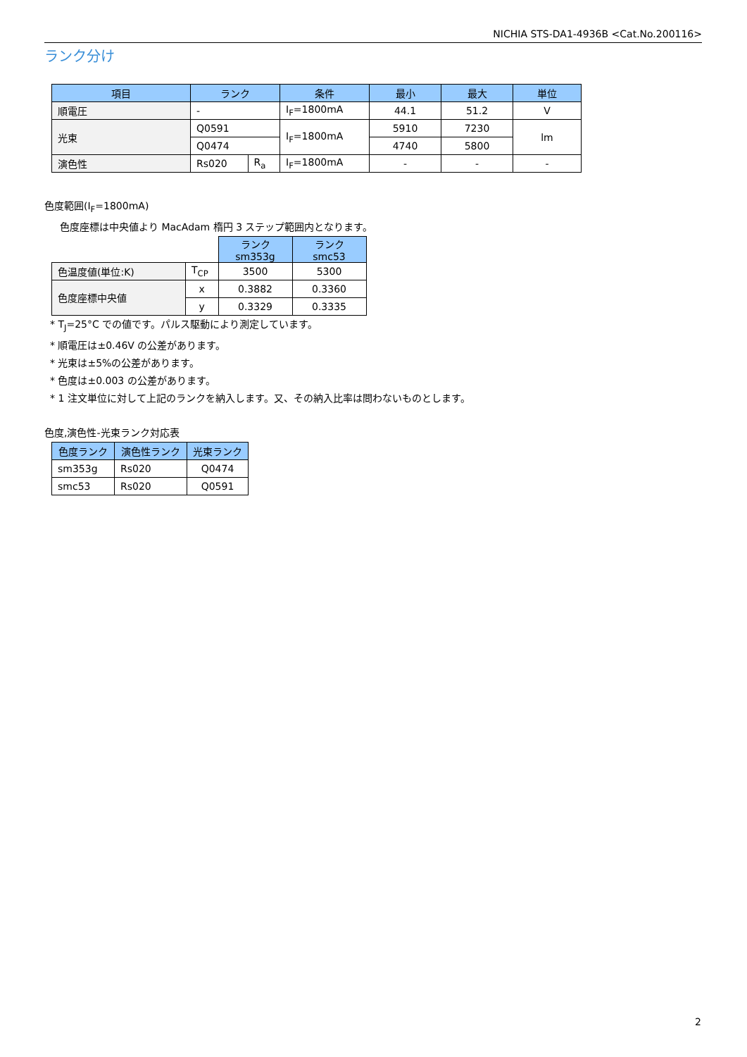NICHIA STS-DA1-4936B <Cat.No.200116>
ランク分け
| 項目 | ランク | | 条件 | 最小 | 最大 | 単位 |
| --- | --- | --- | --- | --- | --- | --- |
| 順電圧 | - | | I<sub>F</sub>=1800mA | 44.1 | 51.2 | V |
| 光束 | Q0591 | | I<sub>F</sub>=1800mA | 5910 | 7230 | lm |
| | Q0474 | | | 4740 | 5800 | |
| 演色性 | Rs020 | R<sub>a</sub> | I<sub>F</sub>=1800mA | - | - | - |
色度範囲(I<sub>F</sub>=1800mA)
色度座標は中央値より MacAdam 楕円 3 ステップ範囲内となります。
| | | ランク sm353g | ランク smc53 |
| 色温度値(単位:K) | T<sub>CP</sub> | 3500 | 5300 |
| 色度座標中央値 | x | 0.3882 | 0.3360 |
| | y | 0.3329 | 0.3335 |
* T<sub>J</sub>=25°C での値です。パルス駆動により測定しています。
* 順電圧は±0.46V の公差があります。
* 光束は±5%の公差があります。
* 色度は±0.003 の公差があります。
* 1 注文単位に対して上記のランクを納入します。又、その納入比率は問わないものとします。
色度,演色性-光束ランク対応表
| 色度ランク | 演色性ランク | 光束ランク |
| --- | --- | --- |
| sm353g | Rs020 | Q0474 |
| smc53 | Rs020 | Q0591 |
2